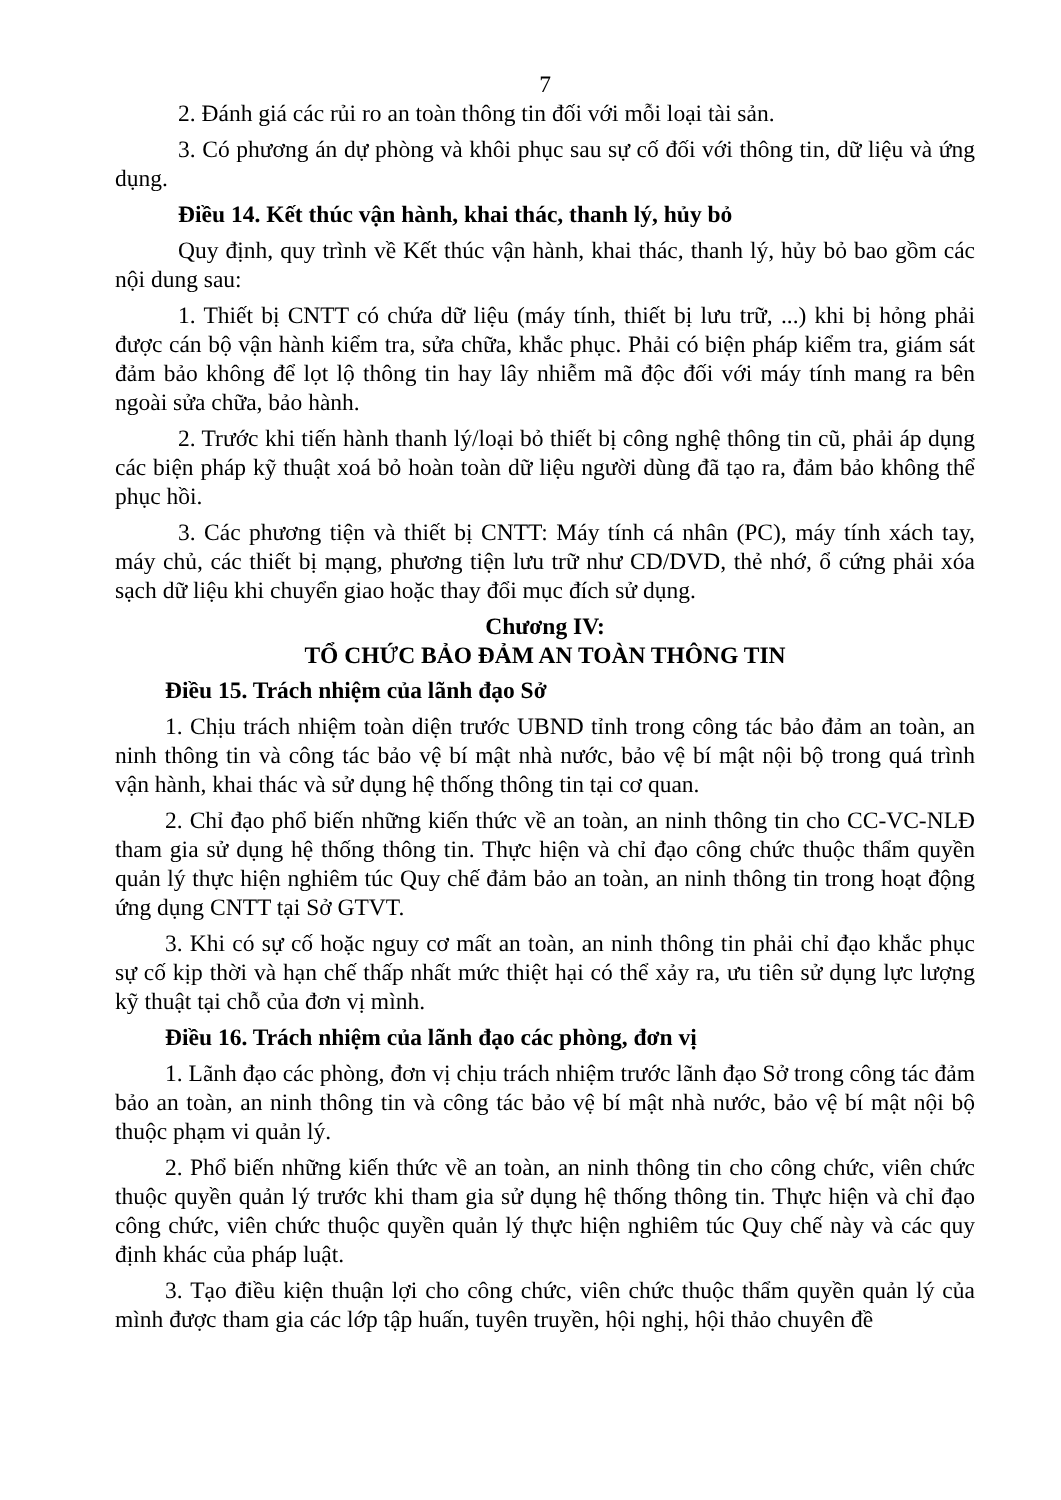7
2. Đánh giá các rủi ro an toàn thông tin đối với mỗi loại tài sản.
3. Có phương án dự phòng và khôi phục sau sự cố đối với thông tin, dữ liệu và ứng dụng.
Điều 14. Kết thúc vận hành, khai thác, thanh lý, hủy bỏ
Quy định, quy trình về Kết thúc vận hành, khai thác, thanh lý, hủy bỏ bao gồm các nội dung sau:
1. Thiết bị CNTT có chứa dữ liệu (máy tính, thiết bị lưu trữ, ...) khi bị hỏng phải được cán bộ vận hành kiểm tra, sửa chữa, khắc phục. Phải có biện pháp kiểm tra, giám sát đảm bảo không để lọt lộ thông tin hay lây nhiễm mã độc đối với máy tính mang ra bên ngoài sửa chữa, bảo hành.
2. Trước khi tiến hành thanh lý/loại bỏ thiết bị công nghệ thông tin cũ, phải áp dụng các biện pháp kỹ thuật xoá bỏ hoàn toàn dữ liệu người dùng đã tạo ra, đảm bảo không thể phục hồi.
3. Các phương tiện và thiết bị CNTT: Máy tính cá nhân (PC), máy tính xách tay, máy chủ, các thiết bị mạng, phương tiện lưu trữ như CD/DVD, thẻ nhớ, ổ cứng phải xóa sạch dữ liệu khi chuyển giao hoặc thay đổi mục đích sử dụng.
Chương IV:
TỔ CHỨC BẢO ĐẢM AN TOÀN THÔNG TIN
Điều 15. Trách nhiệm của lãnh đạo Sở
1. Chịu trách nhiệm toàn diện trước UBND tỉnh trong công tác bảo đảm an toàn, an ninh thông tin và công tác bảo vệ bí mật nhà nước, bảo vệ bí mật nội bộ trong quá trình vận hành, khai thác và sử dụng hệ thống thông tin tại cơ quan.
2. Chỉ đạo phổ biến những kiến thức về an toàn, an ninh thông tin cho CC-VC-NLĐ tham gia sử dụng hệ thống thông tin. Thực hiện và chỉ đạo công chức thuộc thẩm quyền quản lý thực hiện nghiêm túc Quy chế đảm bảo an toàn, an ninh thông tin trong hoạt động ứng dụng CNTT tại Sở GTVT.
3. Khi có sự cố hoặc nguy cơ mất an toàn, an ninh thông tin phải chỉ đạo khắc phục sự cố kịp thời và hạn chế thấp nhất mức thiệt hại có thể xảy ra, ưu tiên sử dụng lực lượng kỹ thuật tại chỗ của đơn vị mình.
Điều 16. Trách nhiệm của lãnh đạo các phòng, đơn vị
1. Lãnh đạo các phòng, đơn vị chịu trách nhiệm trước lãnh đạo Sở trong công tác đảm bảo an toàn, an ninh thông tin và công tác bảo vệ bí mật nhà nước, bảo vệ bí mật nội bộ thuộc phạm vi quản lý.
2. Phổ biến những kiến thức về an toàn, an ninh thông tin cho công chức, viên chức thuộc quyền quản lý trước khi tham gia sử dụng hệ thống thông tin. Thực hiện và chỉ đạo công chức, viên chức thuộc quyền quản lý thực hiện nghiêm túc Quy chế này và các quy định khác của pháp luật.
3. Tạo điều kiện thuận lợi cho công chức, viên chức thuộc thẩm quyền quản lý của mình được tham gia các lớp tập huấn, tuyên truyền, hội nghị, hội thảo chuyên đề